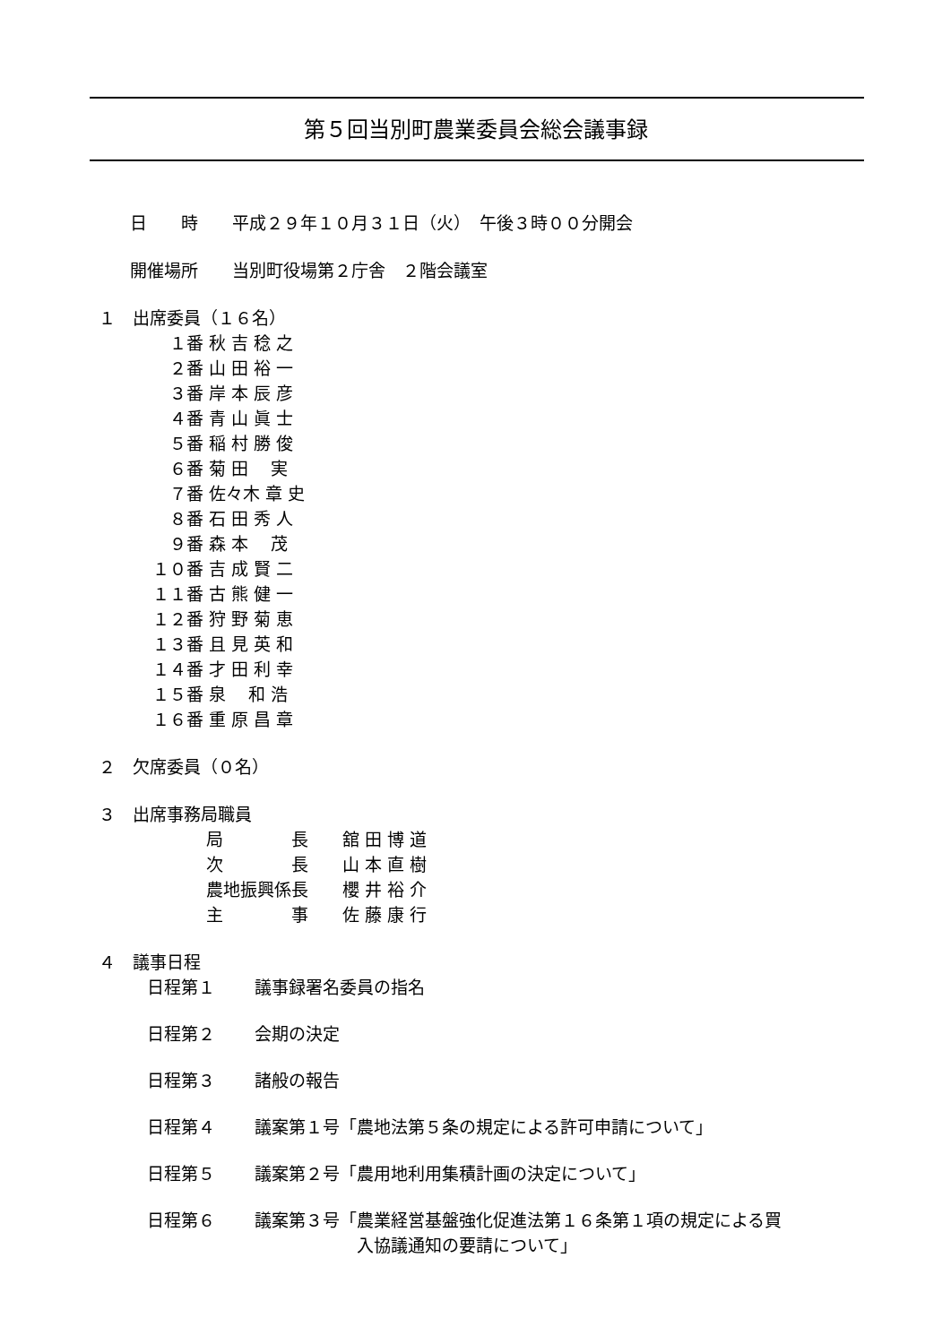第５回当別町農業委員会総会議事録
日　　時　　平成２９年１０月３１日（火）　午後３時００分開会
開催場所　　当別町役場第２庁舎　２階会議室
１　出席委員（１６名）
　１番 秋 吉 稔 之
　２番 山 田 裕 一
　３番 岸 本 辰 彦
　４番 青 山 眞 士
　５番 稲 村 勝 俊
　６番 菊 田 　実
　７番 佐々木 章 史
　８番 石 田 秀 人
　９番 森 本 　茂
１０番 吉 成 賢 二
１１番 古 熊 健 一
１２番 狩 野 菊 恵
１３番 且 見 英 和
１４番 才 田 利 幸
１５番 泉 　和 浩
１６番 重 原 昌 章
２　欠席委員（０名）
３　出席事務局職員
局　　　　長　　舘 田 博 道
次　　　　長　　山 本 直 樹
農地振興係長　　櫻 井 裕 介
主　　　　事　　佐 藤 康 行
４　議事日程
| 日程第１ | 議事録署名委員の指名 |
| 日程第２ | 会期の決定 |
| 日程第３ | 諸般の報告 |
| 日程第４ | 議案第１号「農地法第５条の規定による許可申請について」 |
| 日程第５ | 議案第２号「農用地利用集積計画の決定について」 |
| 日程第６ | 議案第３号「農業経営基盤強化促進法第１６条第１項の規定による買 入協議通知の要請について」 |